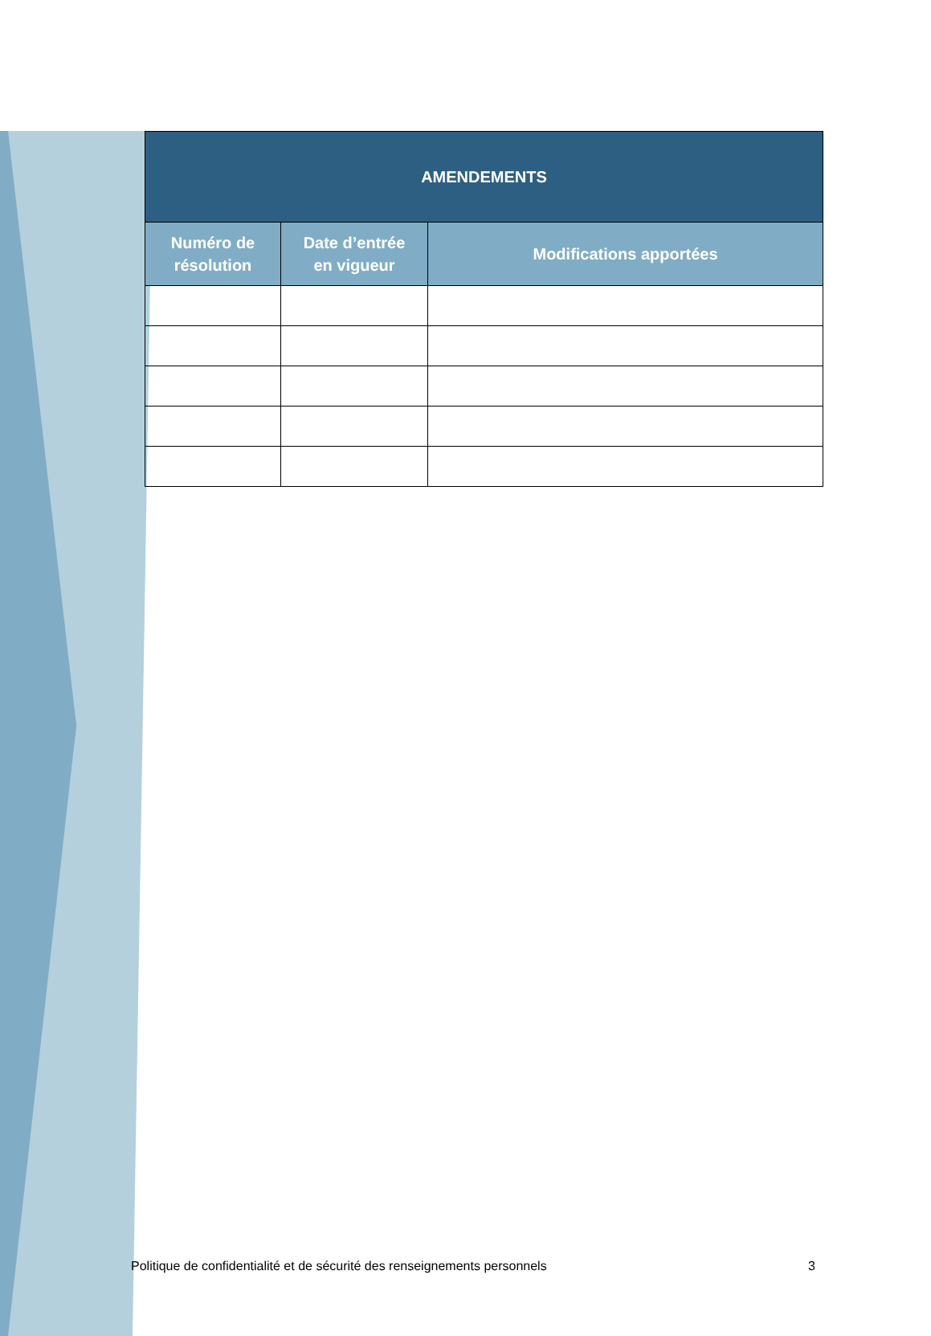| AMENDEMENTS | | |
| --- | --- | --- |
| Numéro de résolution | Date d’entrée en vigueur | Modifications apportées |
Politique de confidentialité et de sécurité des renseignements personnels 3